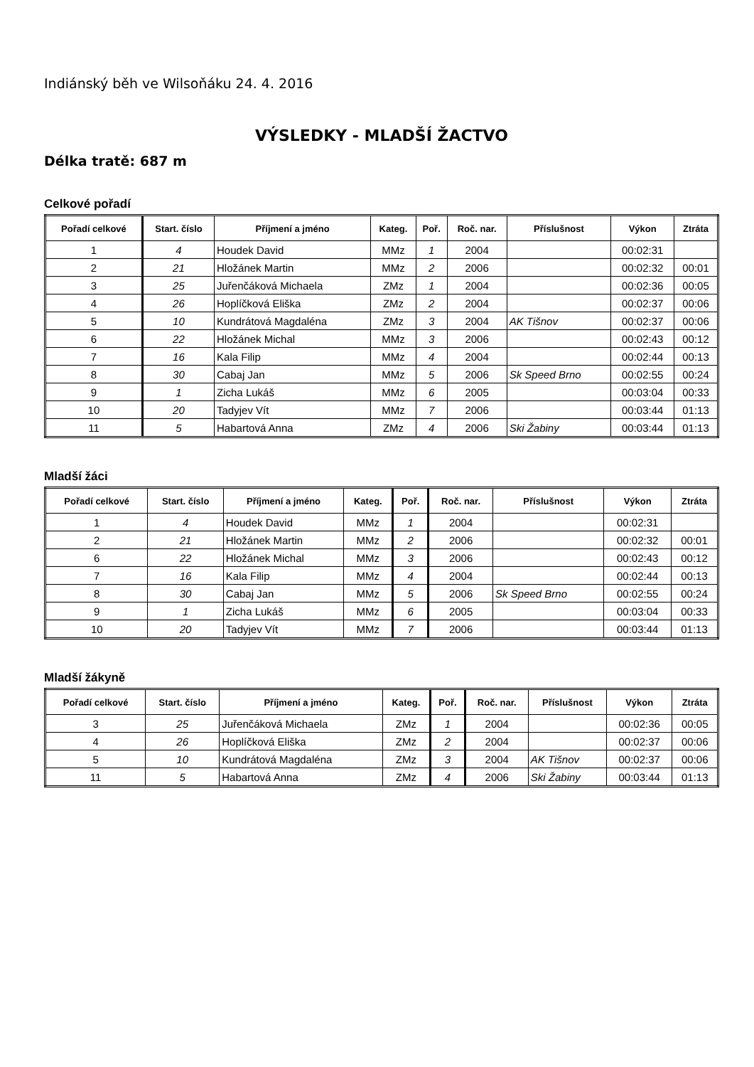Indiánský běh ve Wilsoňáku 24. 4. 2016
VÝSLEDKY - MLADŠÍ ŽACTVO
Délka tratě: 687 m
Celkové pořadí
| Pořadí celkové | Start. číslo | Příjmení a jméno | Kateg. | Poř. | Roč. nar. | Příslušnost | Výkon | Ztráta |
| --- | --- | --- | --- | --- | --- | --- | --- | --- |
| 1 | 4 | Houdek David | MMz | 1 | 2004 | | 00:02:31 | |
| 2 | 21 | Hložánek Martin | MMz | 2 | 2006 | | 00:02:32 | 00:01 |
| 3 | 25 | Juřenčáková Michaela | ZMz | 1 | 2004 | | 00:02:36 | 00:05 |
| 4 | 26 | Hoplíčková Eliška | ZMz | 2 | 2004 | | 00:02:37 | 00:06 |
| 5 | 10 | Kundrátová Magdaléna | ZMz | 3 | 2004 | AK Tišnov | 00:02:37 | 00:06 |
| 6 | 22 | Hložánek Michal | MMz | 3 | 2006 | | 00:02:43 | 00:12 |
| 7 | 16 | Kala Filip | MMz | 4 | 2004 | | 00:02:44 | 00:13 |
| 8 | 30 | Cabaj Jan | MMz | 5 | 2006 | Sk Speed Brno | 00:02:55 | 00:24 |
| 9 | 1 | Zicha Lukáš | MMz | 6 | 2005 | | 00:03:04 | 00:33 |
| 10 | 20 | Tadyjev Vít | MMz | 7 | 2006 | | 00:03:44 | 01:13 |
| 11 | 5 | Habartová Anna | ZMz | 4 | 2006 | Ski Žabiny | 00:03:44 | 01:13 |
Mladší žáci
| Pořadí celkové | Start. číslo | Příjmení a jméno | Kateg. | Poř. | Roč. nar. | Příslušnost | Výkon | Ztráta |
| --- | --- | --- | --- | --- | --- | --- | --- | --- |
| 1 | 4 | Houdek David | MMz | 1 | 2004 | | 00:02:31 | |
| 2 | 21 | Hložánek Martin | MMz | 2 | 2006 | | 00:02:32 | 00:01 |
| 6 | 22 | Hložánek Michal | MMz | 3 | 2006 | | 00:02:43 | 00:12 |
| 7 | 16 | Kala Filip | MMz | 4 | 2004 | | 00:02:44 | 00:13 |
| 8 | 30 | Cabaj Jan | MMz | 5 | 2006 | Sk Speed Brno | 00:02:55 | 00:24 |
| 9 | 1 | Zicha Lukáš | MMz | 6 | 2005 | | 00:03:04 | 00:33 |
| 10 | 20 | Tadyjev Vít | MMz | 7 | 2006 | | 00:03:44 | 01:13 |
Mladší žákyně
| Pořadí celkové | Start. číslo | Příjmení a jméno | Kateg. | Poř. | Roč. nar. | Příslušnost | Výkon | Ztráta |
| --- | --- | --- | --- | --- | --- | --- | --- | --- |
| 3 | 25 | Juřenčáková Michaela | ZMz | 1 | 2004 | | 00:02:36 | 00:05 |
| 4 | 26 | Hoplíčková Eliška | ZMz | 2 | 2004 | | 00:02:37 | 00:06 |
| 5 | 10 | Kundrátová Magdaléna | ZMz | 3 | 2004 | AK Tišnov | 00:02:37 | 00:06 |
| 11 | 5 | Habartová Anna | ZMz | 4 | 2006 | Ski Žabiny | 00:03:44 | 01:13 |